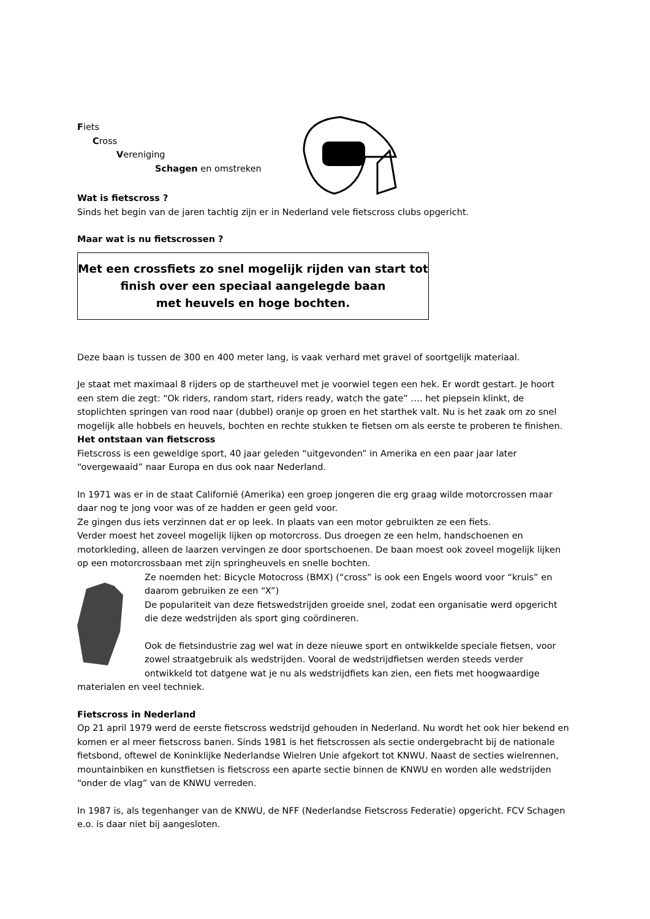Fiets
Cross
Vereniging
Schagen en omstreken
Wat is fietscross ?
Sinds het begin van de jaren tachtig zijn er in Nederland vele fietscross clubs opgericht.
Maar wat is nu fietscrossen ?
Met een crossfiets zo snel mogelijk rijden van start tot
finish over een speciaal aangelegde baan
met heuvels en hoge bochten.
Deze baan is tussen de 300 en 400 meter lang, is vaak verhard met gravel of soortgelijk materiaal.
Je staat met maximaal 8 rijders op de startheuvel met je voorwiel tegen een hek. Er wordt gestart. Je hoort een stem die zegt: “Ok riders, random start, riders ready, watch the gate” …. het piepsein klinkt, de stoplichten springen van rood naar (dubbel) oranje op groen en het starthek valt. Nu is het zaak om zo snel mogelijk alle hobbels en heuvels, bochten en rechte stukken te fietsen om als eerste te proberen te finishen.
Het ontstaan van fietscross
Fietscross is een geweldige sport, 40 jaar geleden “uitgevonden” in Amerika en een paar jaar later “overgewaaid” naar Europa en dus ook naar Nederland.
In 1971 was er in de staat Californië (Amerika) een groep jongeren die erg graag wilde motorcrossen maar daar nog te jong voor was of ze hadden er geen geld voor.
Ze gingen dus iets verzinnen dat er op leek. In plaats van een motor gebruikten ze een fiets.
Verder moest het zoveel mogelijk lijken op motorcross. Dus droegen ze een helm, handschoenen en motorkleding, alleen de laarzen vervingen ze door sportschoenen. De baan moest ook zoveel mogelijk lijken op een motorcrossbaan met zijn springheuvels en snelle bochten.
Ze noemden het: Bicycle Motocross (BMX) (“cross” is ook een Engels woord voor “kruis” en daarom gebruiken ze een “X”)
De populariteit van deze fietswedstrijden groeide snel, zodat een organisatie werd opgericht die deze wedstrijden als sport ging coördineren.
Ook de fietsindustrie zag wel wat in deze nieuwe sport en ontwikkelde speciale fietsen, voor zowel straatgebruik als wedstrijden. Vooral de wedstrijdfietsen werden steeds verder ontwikkeld tot datgene wat je nu als wedstrijdfiets kan zien, een fiets met hoogwaardige materialen en veel techniek.
Fietscross in Nederland
Op 21 april 1979 werd de eerste fietscross wedstrijd gehouden in Nederland. Nu wordt het ook hier bekend en komen er al meer fietscross banen. Sinds 1981 is het fietscrossen als sectie ondergebracht bij de nationale fietsbond, oftewel de Koninklijke Nederlandse Wielren Unie afgekort tot KNWU. Naast de secties wielrennen, mountainbiken en kunstfietsen is fietscross een aparte sectie binnen de KNWU en worden alle wedstrijden “onder de vlag” van de KNWU verreden.
In 1987 is, als tegenhanger van de KNWU, de NFF (Nederlandse Fietscross Federatie) opgericht. FCV Schagen e.o. is daar niet bij aangesloten.